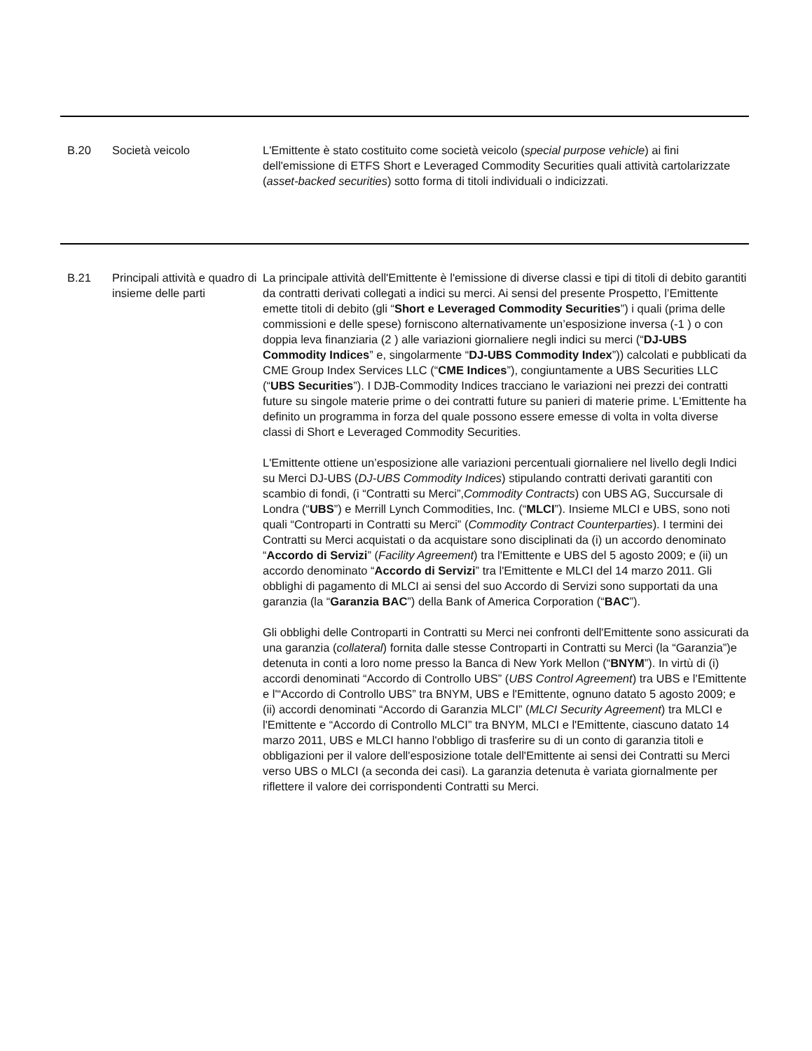| B.20 | Società veicolo | L'Emittente è stato costituito come società veicolo ( special purpose vehicle ) ai fini dell'emissione di ETFS Short e Leveraged Commodity Securities quali attività cartolarizzate ( asset-backed securities ) sotto forma di titoli individuali o indicizzati. |
| B.21 | Principali attività e quadro di insieme delle parti | La principale attività dell'Emittente è l'emissione di diverse classi e tipi di titoli di debito garantiti da contratti derivati collegati a indici su merci. Ai sensi del presente Prospetto, l’Emittente emette titoli di debito (gli “ Short e Leveraged Commodity Securities ”) i quali (prima delle commissioni e delle spese) forniscono alternativamente un’esposizione inversa (-1 ) o con doppia leva finanziaria (2 ) alle variazioni giornaliere negli indici su merci (“ DJ-UBS Commodity Indices ” e, singolarmente “ DJ-UBS Commodity Index ”)) calcolati e pubblicati da CME Group Index Services LLC (“ CME Indices ”), congiuntamente a UBS Securities LLC (“ UBS Securities ”). I DJB-Commodity Indices tracciano le variazioni nei prezzi dei contratti future su singole materie prime o dei contratti future su panieri di materie prime. L'Emittente ha definito un programma in forza del quale possono essere emesse di volta in volta diverse classi di Short e Leveraged Commodity Securities. L'Emittente ottiene un’esposizione alle variazioni percentuali giornaliere nel livello degli Indici su Merci DJ-UBS ( DJ-UBS Commodity Indices ) stipulando contratti derivati garantiti con scambio di fondi, (i “Contratti su Merci”, Commodity Contracts ) con UBS AG, Succursale di Londra (“ UBS ”) e Merrill Lynch Commodities, Inc. (“ MLCI ”). Insieme MLCI e UBS, sono noti quali “Controparti in Contratti su Merci” ( Commodity Contract Counterparties ). I termini dei Contratti su Merci acquistati o da acquistare sono disciplinati da (i) un accordo denominato “ Accordo di Servizi ” ( Facility Agreement ) tra l'Emittente e UBS del 5 agosto 2009; e (ii) un accordo denominato “ Accordo di Servizi ” tra l'Emittente e MLCI del 14 marzo 2011. Gli obblighi di pagamento di MLCI ai sensi del suo Accordo di Servizi sono supportati da una garanzia (la “ Garanzia BAC ”) della Bank of America Corporation (“ BAC ”). Gli obblighi delle Controparti in Contratti su Merci nei confronti dell'Emittente sono assicurati da una garanzia ( collateral ) fornita dalle stesse Controparti in Contratti su Merci (la “Garanzia”)e detenuta in conti a loro nome presso la Banca di New York Mellon (“ BNYM ”). In virtù di (i) accordi denominati “Accordo di Controllo UBS” ( UBS Control Agreement ) tra UBS e l'Emittente e l'“Accordo di Controllo UBS” tra BNYM, UBS e l'Emittente, ognuno datato 5 agosto 2009; e (ii) accordi denominati “Accordo di Garanzia MLCI” ( MLCI Security Agreement ) tra MLCI e l'Emittente e “Accordo di Controllo MLCI” tra BNYM, MLCI e l'Emittente, ciascuno datato 14 marzo 2011, UBS e MLCI hanno l'obbligo di trasferire su di un conto di garanzia titoli e obbligazioni per il valore dell'esposizione totale dell'Emittente ai sensi dei Contratti su Merci verso UBS o MLCI (a seconda dei casi). La garanzia detenuta è variata giornalmente per riflettere il valore dei corrispondenti Contratti su Merci. |